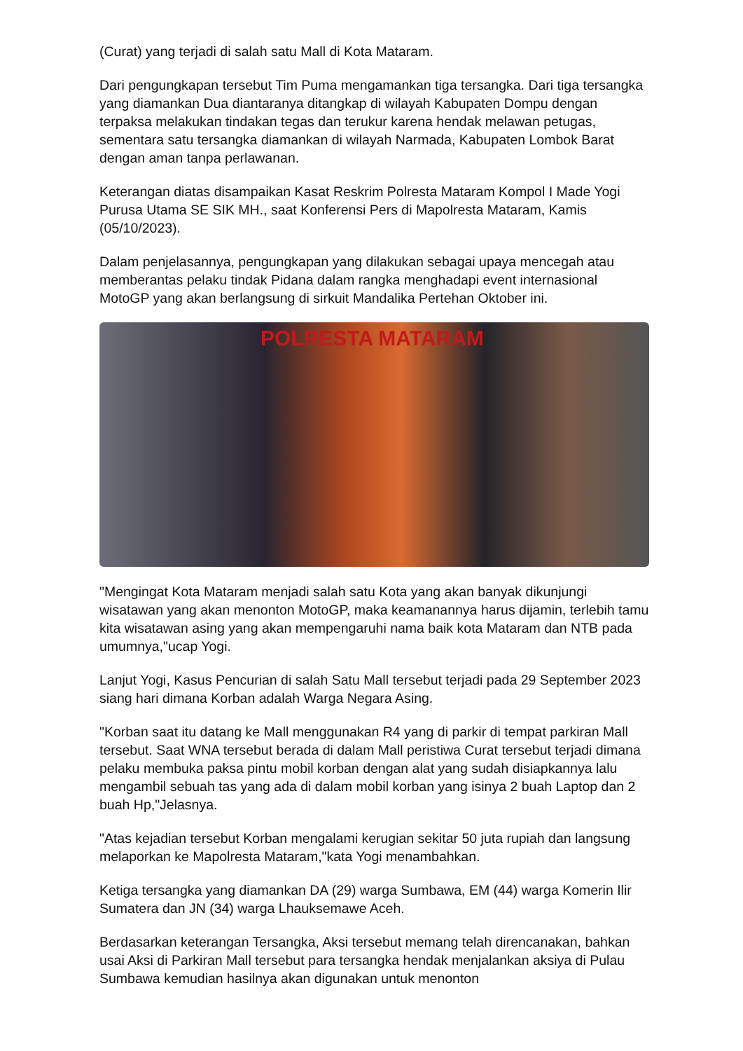(Curat) yang terjadi di salah satu Mall di Kota Mataram.
Dari pengungkapan tersebut Tim Puma mengamankan tiga tersangka. Dari tiga tersangka yang diamankan Dua diantaranya ditangkap di wilayah Kabupaten Dompu dengan terpaksa melakukan tindakan tegas dan terukur karena hendak melawan petugas, sementara satu tersangka diamankan di wilayah Narmada, Kabupaten Lombok Barat dengan aman tanpa perlawanan.
Keterangan diatas disampaikan Kasat Reskrim Polresta Mataram Kompol I Made Yogi Purusa Utama SE SIK MH., saat Konferensi Pers di Mapolresta Mataram, Kamis (05/10/2023).
Dalam penjelasannya, pengungkapan yang dilakukan sebagai upaya mencegah atau memberantas pelaku tindak Pidana dalam rangka menghadapi event internasional MotoGP yang akan berlangsung di sirkuit Mandalika Pertehan Oktober ini.
POLRESTA MATARAM
"Mengingat Kota Mataram menjadi salah satu Kota yang akan banyak dikunjungi wisatawan yang akan menonton MotoGP, maka keamanannya harus dijamin, terlebih tamu kita wisatawan asing yang akan mempengaruhi nama baik kota Mataram dan NTB pada umumnya,"ucap Yogi.
Lanjut Yogi, Kasus Pencurian di salah Satu Mall tersebut terjadi pada 29 September 2023 siang hari dimana Korban adalah Warga Negara Asing.
"Korban saat itu datang ke Mall menggunakan R4 yang di parkir di tempat parkiran Mall tersebut. Saat WNA tersebut berada di dalam Mall peristiwa Curat tersebut terjadi dimana pelaku membuka paksa pintu mobil korban dengan alat yang sudah disiapkannya lalu mengambil sebuah tas yang ada di dalam mobil korban yang isinya 2 buah Laptop dan 2 buah Hp,"Jelasnya.
"Atas kejadian tersebut Korban mengalami kerugian sekitar 50 juta rupiah dan langsung melaporkan ke Mapolresta Mataram,"kata Yogi menambahkan.
Ketiga tersangka yang diamankan DA (29) warga Sumbawa, EM (44) warga Komerin Ilir Sumatera dan JN (34) warga Lhauksemawe Aceh.
Berdasarkan keterangan Tersangka, Aksi tersebut memang telah direncanakan, bahkan usai Aksi di Parkiran Mall tersebut para tersangka hendak menjalankan aksiya di Pulau Sumbawa kemudian hasilnya akan digunakan untuk menonton